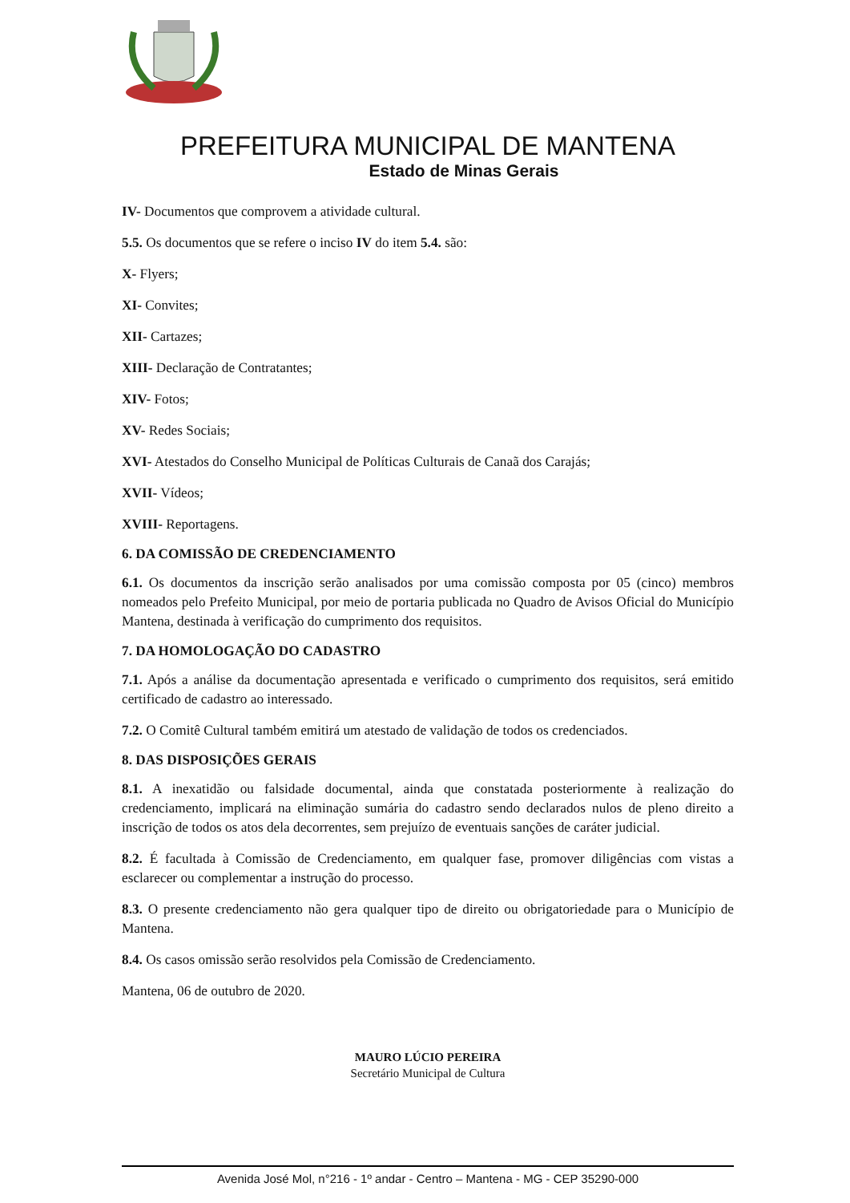PREFEITURA MUNICIPAL DE MANTENA
Estado de Minas Gerais
IV- Documentos que comprovem a atividade cultural.
5.5. Os documentos que se refere o inciso IV do item 5.4. são:
X- Flyers;
XI- Convites;
XII- Cartazes;
XIII- Declaração de Contratantes;
XIV- Fotos;
XV- Redes Sociais;
XVI- Atestados do Conselho Municipal de Políticas Culturais de Canaã dos Carajás;
XVII- Vídeos;
XVIII- Reportagens.
6. DA COMISSÃO DE CREDENCIAMENTO
6.1. Os documentos da inscrição serão analisados por uma comissão composta por 05 (cinco) membros nomeados pelo Prefeito Municipal, por meio de portaria publicada no Quadro de Avisos Oficial do Município Mantena, destinada à verificação do cumprimento dos requisitos.
7. DA HOMOLOGAÇÃO DO CADASTRO
7.1. Após a análise da documentação apresentada e verificado o cumprimento dos requisitos, será emitido certificado de cadastro ao interessado.
7.2. O Comitê Cultural também emitirá um atestado de validação de todos os credenciados.
8. DAS DISPOSIÇÕES GERAIS
8.1. A inexatidão ou falsidade documental, ainda que constatada posteriormente à realização do credenciamento, implicará na eliminação sumária do cadastro sendo declarados nulos de pleno direito a inscrição de todos os atos dela decorrentes, sem prejuízo de eventuais sanções de caráter judicial.
8.2. É facultada à Comissão de Credenciamento, em qualquer fase, promover diligências com vistas a esclarecer ou complementar a instrução do processo.
8.3. O presente credenciamento não gera qualquer tipo de direito ou obrigatoriedade para o Município de Mantena.
8.4. Os casos omissão serão resolvidos pela Comissão de Credenciamento.
Mantena, 06 de outubro de 2020.
MAURO LÚCIO PEREIRA
Secretário Municipal de Cultura
Avenida José Mol, n°216 - 1º andar - Centro – Mantena - MG - CEP 35290-000